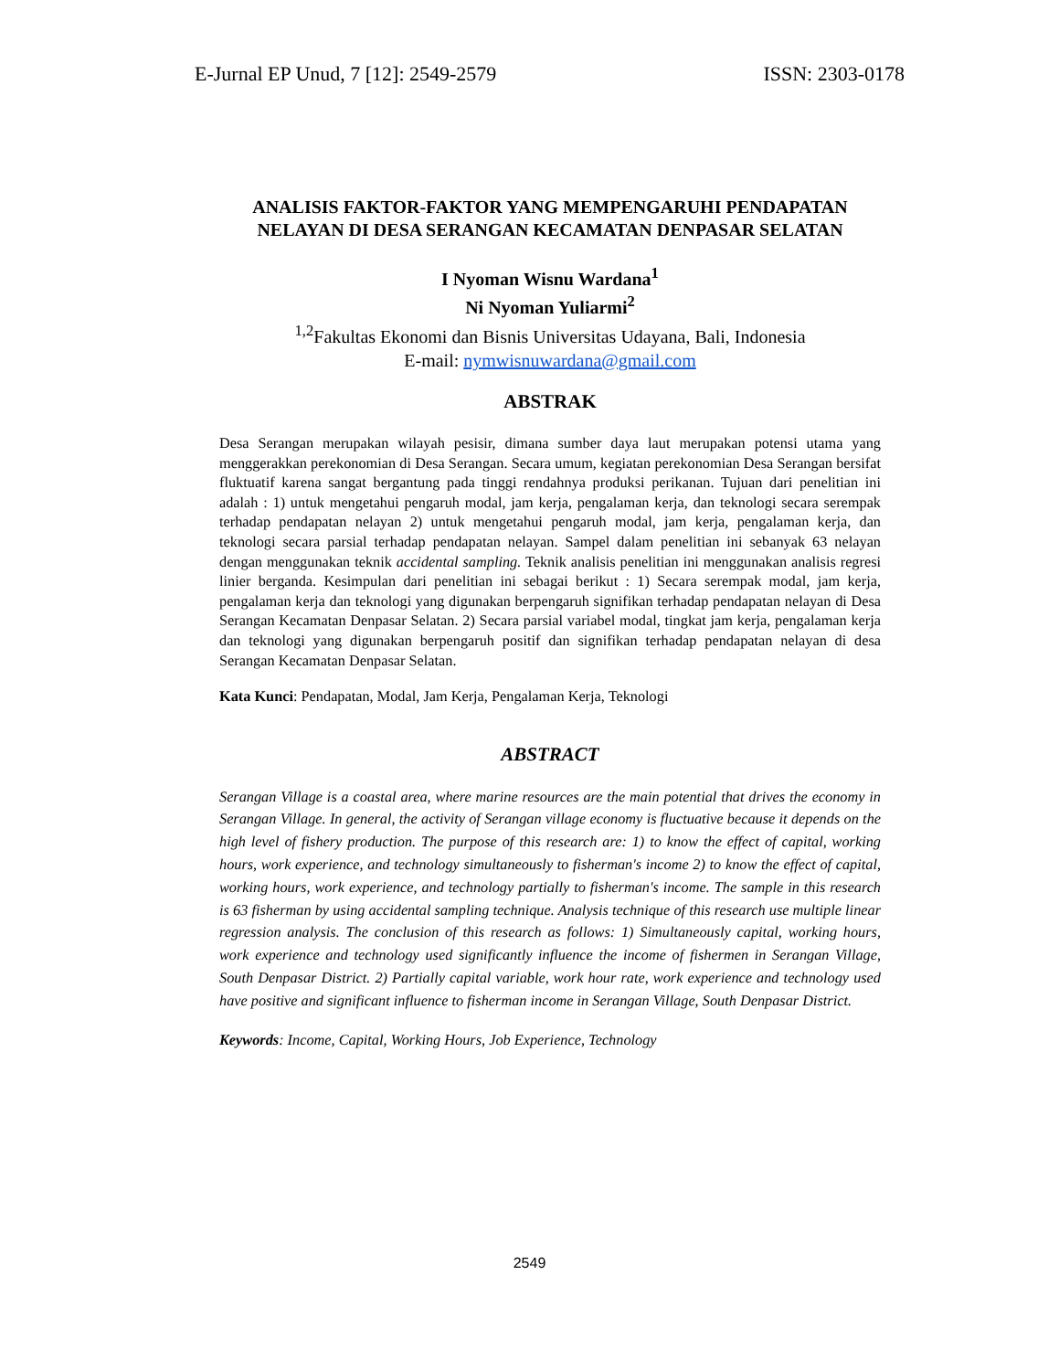E-Jurnal EP Unud, 7 [12]: 2549-2579 ISSN: 2303-0178
ANALISIS FAKTOR-FAKTOR YANG MEMPENGARUHI PENDAPATAN NELAYAN DI DESA SERANGAN KECAMATAN DENPASAR SELATAN
I Nyoman Wisnu Wardana<sup>1</sup>
Ni Nyoman Yuliarmi<sup>2</sup>
<sup>1,2</sup>Fakultas Ekonomi dan Bisnis Universitas Udayana, Bali, Indonesia
E-mail: nymwisnuwardana@gmail.com
ABSTRAK
Desa Serangan merupakan wilayah pesisir, dimana sumber daya laut merupakan potensi utama yang menggerakkan perekonomian di Desa Serangan. Secara umum, kegiatan perekonomian Desa Serangan bersifat fluktuatif karena sangat bergantung pada tinggi rendahnya produksi perikanan. Tujuan dari penelitian ini adalah : 1) untuk mengetahui pengaruh modal, jam kerja, pengalaman kerja, dan teknologi secara serempak terhadap pendapatan nelayan 2) untuk mengetahui pengaruh modal, jam kerja, pengalaman kerja, dan teknologi secara parsial terhadap pendapatan nelayan. Sampel dalam penelitian ini sebanyak 63 nelayan dengan menggunakan teknik accidental sampling. Teknik analisis penelitian ini menggunakan analisis regresi linier berganda. Kesimpulan dari penelitian ini sebagai berikut : 1) Secara serempak modal, jam kerja, pengalaman kerja dan teknologi yang digunakan berpengaruh signifikan terhadap pendapatan nelayan di Desa Serangan Kecamatan Denpasar Selatan. 2) Secara parsial variabel modal, tingkat jam kerja, pengalaman kerja dan teknologi yang digunakan berpengaruh positif dan signifikan terhadap pendapatan nelayan di desa Serangan Kecamatan Denpasar Selatan.
Kata Kunci: Pendapatan, Modal, Jam Kerja, Pengalaman Kerja, Teknologi
ABSTRACT
Serangan Village is a coastal area, where marine resources are the main potential that drives the economy in Serangan Village. In general, the activity of Serangan village economy is fluctuative because it depends on the high level of fishery production. The purpose of this research are: 1) to know the effect of capital, working hours, work experience, and technology simultaneously to fisherman's income 2) to know the effect of capital, working hours, work experience, and technology partially to fisherman's income. The sample in this research is 63 fisherman by using accidental sampling technique. Analysis technique of this research use multiple linear regression analysis. The conclusion of this research as follows: 1) Simultaneously capital, working hours, work experience and technology used significantly influence the income of fishermen in Serangan Village, South Denpasar District. 2) Partially capital variable, work hour rate, work experience and technology used have positive and significant influence to fisherman income in Serangan Village, South Denpasar District.
Keywords: Income, Capital, Working Hours, Job Experience, Technology
2549